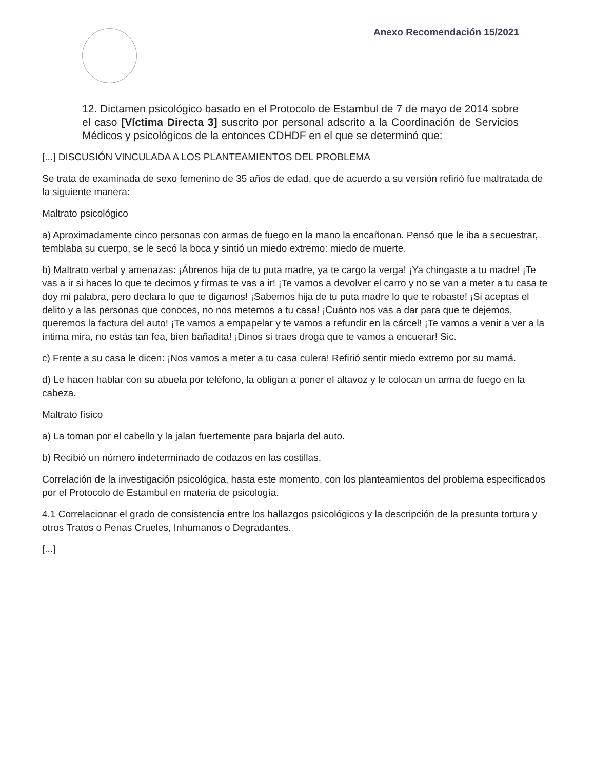Anexo Recomendación 15/2021
12. Dictamen psicológico basado en el Protocolo de Estambul de 7 de mayo de 2014 sobre el caso [Víctima Directa 3] suscrito por personal adscrito a la Coordinación de Servicios Médicos y psicológicos de la entonces CDHDF en el que se determinó que:
[...] DISCUSIÓN VINCULADA A LOS PLANTEAMIENTOS DEL PROBLEMA
Se trata de examinada de sexo femenino de 35 años de edad, que de acuerdo a su versión refirió fue maltratada de la siguiente manera:
Maltrato psicológico
a) Aproximadamente cinco personas con armas de fuego en la mano la encañonan. Pensó que le iba a secuestrar, temblaba su cuerpo, se le secó la boca y sintió un miedo extremo: miedo de muerte.
b) Maltrato verbal y amenazas: ¡Ábrenos hija de tu puta madre, ya te cargo la verga! ¡Ya chingaste a tu madre! ¡Te vas a ir si haces lo que te decimos y firmas te vas a ir! ¡Te vamos a devolver el carro y no se van a meter a tu casa te doy mi palabra, pero declara lo que te digamos! ¡Sabemos hija de tu puta madre lo que te robaste! ¡Si aceptas el delito y a las personas que conoces, no nos metemos a tu casa! ¡Cuánto nos vas a dar para que te dejemos, queremos la factura del auto! ¡Te vamos a empapelar y te vamos a refundir en la cárcel! ¡Te vamos a venir a ver a la íntima mira, no estás tan fea, bien bañadita! ¡Dinos si traes droga que te vamos a encuerar! Sic.
c) Frente a su casa le dicen: ¡Nos vamos a meter a tu casa culera! Refirió sentir miedo extremo por su mamá.
d) Le hacen hablar con su abuela por teléfono, la obligan a poner el altavoz y le colocan un arma de fuego en la cabeza.
Maltrato físico
a) La toman por el cabello y la jalan fuertemente para bajarla del auto.
b) Recibió un número indeterminado de codazos en las costillas.
Correlación de la investigación psicológica, hasta este momento, con los planteamientos del problema especificados por el Protocolo de Estambul en materia de psicología.
4.1 Correlacionar el grado de consistencia entre los hallazgos psicológicos y la descripción de la presunta tortura y otros Tratos o Penas Crueles, Inhumanos o Degradantes.
[...]